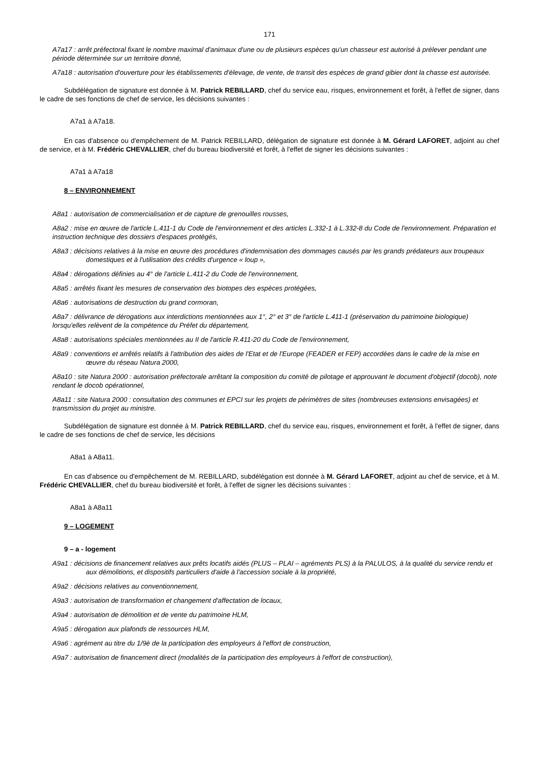171
A7a17 : arrêt préfectoral fixant le nombre maximal d'animaux d'une ou de plusieurs espèces qu'un chasseur est autorisé à prélever pendant une période déterminée sur un territoire donné,
A7a18 : autorisation d'ouverture pour les établissements d'élevage, de vente, de transit des espèces de grand gibier dont la chasse est autorisée.
Subdélégation de signature est donnée à M. Patrick REBILLARD, chef du service eau, risques, environnement et forêt, à l'effet de signer, dans le cadre de ses fonctions de chef de service, les décisions suivantes :
A7a1 à A7a18.
En cas d'absence ou d'empêchement de M. Patrick REBILLARD, délégation de signature est donnée à M. Gérard LAFORET, adjoint au chef de service, et à M. Frédéric CHEVALLIER, chef du bureau biodiversité et forêt, à l'effet de signer les décisions suivantes :
A7a1 à A7a18
8 – ENVIRONNEMENT
A8a1 : autorisation de commercialisation et de capture de grenouilles rousses,
A8a2 : mise en œuvre de l'article L.411-1 du Code de l'environnement et des articles L.332-1 à L.332-8 du Code de l'environnement. Préparation et instruction technique des dossiers d'espaces protégés,
A8a3 : décisions relatives à la mise en œuvre des procédures d'indemnisation des dommages causés par les grands prédateurs aux troupeaux domestiques et à l'utilisation des crédits d'urgence « loup »,
A8a4 : dérogations définies au 4° de l'article L.411-2 du Code de l'environnement,
A8a5 : arrêtés fixant les mesures de conservation des biotopes des espèces protégées,
A8a6 : autorisations de destruction du grand cormoran,
A8a7 : délivrance de dérogations aux interdictions mentionnées aux 1°, 2° et 3° de l'article L.411-1 (préservation du patrimoine biologique) lorsqu'elles relèvent de la compétence du Préfet du département,
A8a8 : autorisations spéciales mentionnées au II de l'article R.411-20 du Code de l'environnement,
A8a9 : conventions et arrêtés relatifs à l'attribution des aides de l'Etat et de l'Europe (FEADER et FEP) accordées dans le cadre de la mise en œuvre du réseau Natura 2000,
A8a10 : site Natura 2000 : autorisation préfectorale arrêtant la composition du comité de pilotage et approuvant le document d'objectif (docob), note rendant le docob opérationnel,
A8a11 : site Natura 2000 : consultation des communes et EPCI sur les projets de périmètres de sites (nombreuses extensions envisagées) et transmission du projet au ministre.
Subdélégation de signature est donnée à M. Patrick REBILLARD, chef du service eau, risques, environnement et forêt, à l'effet de signer, dans le cadre de ses fonctions de chef de service, les décisions
A8a1 à A8a11.
En cas d'absence ou d'empêchement de M. REBILLARD, subdélégation est donnée à M. Gérard LAFORET, adjoint au chef de service, et à M. Frédéric CHEVALLIER, chef du bureau biodiversité et forêt, à l'effet de signer les décisions suivantes :
A8a1 à A8a11
9 – LOGEMENT
9 – a - logement
A9a1 : décisions de financement relatives aux prêts locatifs aidés (PLUS – PLAI – agréments PLS) à la PALULOS, à la qualité du service rendu et aux démolitions, et dispositifs particuliers d'aide à l'accession sociale à la propriété,
A9a2 : décisions relatives au conventionnement,
A9a3 : autorisation de transformation et changement d'affectation de locaux,
A9a4 : autorisation de démolition et de vente du patrimoine HLM,
A9a5 : dérogation aux plafonds de ressources HLM,
A9a6 : agrément au titre du 1/9è de la participation des employeurs à l'effort de construction,
A9a7 : autorisation de financement direct (modalités de la participation des employeurs à l'effort de construction),